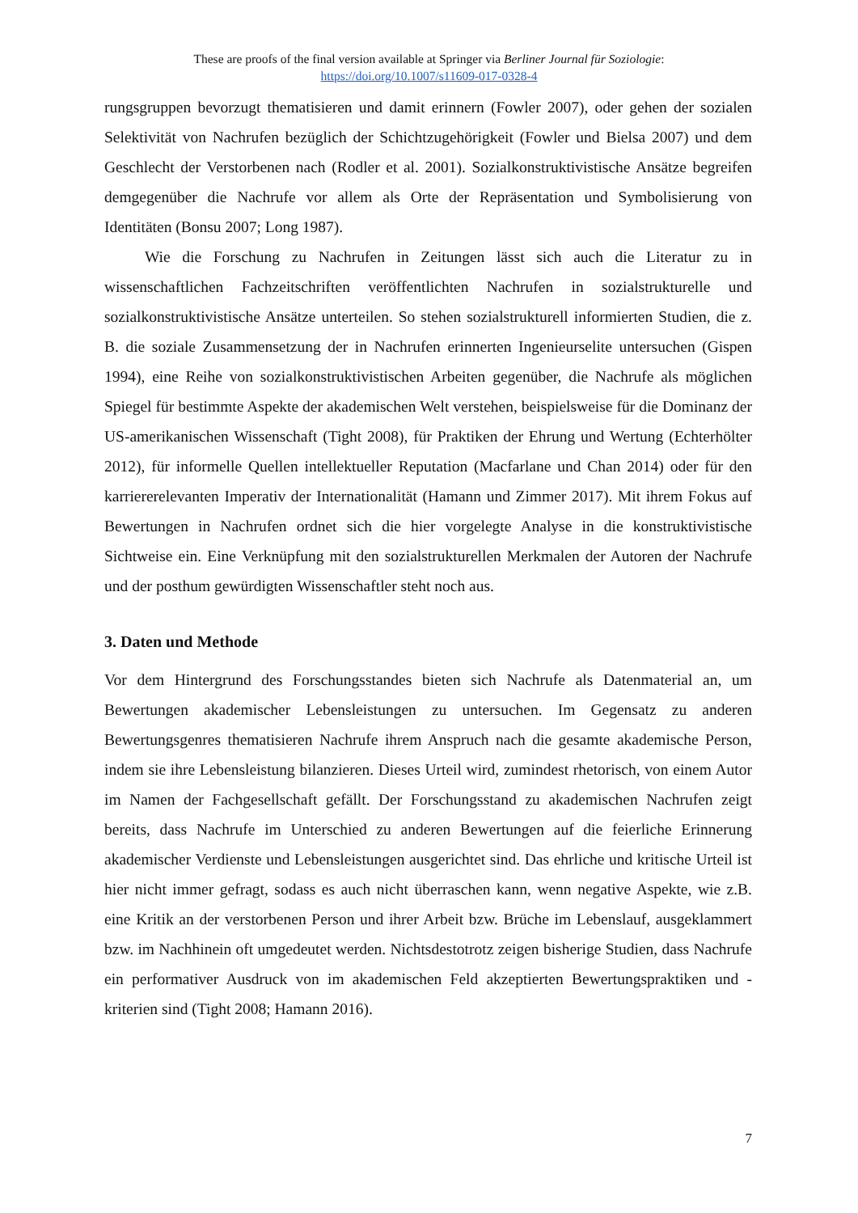These are proofs of the final version available at Springer via Berliner Journal für Soziologie:
https://doi.org/10.1007/s11609-017-0328-4
rungsgruppen bevorzugt thematisieren und damit erinnern (Fowler 2007), oder gehen der sozialen Selektivität von Nachrufen bezüglich der Schichtzugehörigkeit (Fowler und Bielsa 2007) und dem Geschlecht der Verstorbenen nach (Rodler et al. 2001). Sozialkonstruktivistische Ansätze begreifen demgegenüber die Nachrufe vor allem als Orte der Repräsentation und Symbolisierung von Identitäten (Bonsu 2007; Long 1987).
Wie die Forschung zu Nachrufen in Zeitungen lässt sich auch die Literatur zu in wissenschaftlichen Fachzeitschriften veröffentlichten Nachrufen in sozialstrukturelle und sozialkonstruktivistische Ansätze unterteilen. So stehen sozialstrukturell informierten Studien, die z. B. die soziale Zusammensetzung der in Nachrufen erinnerten Ingenieurselite untersuchen (Gispen 1994), eine Reihe von sozialkonstruktivistischen Arbeiten gegenüber, die Nachrufe als möglichen Spiegel für bestimmte Aspekte der akademischen Welt verstehen, beispielsweise für die Dominanz der US-amerikanischen Wissenschaft (Tight 2008), für Praktiken der Ehrung und Wertung (Echterhölter 2012), für informelle Quellen intellektueller Reputation (Macfarlane und Chan 2014) oder für den karriererelevanten Imperativ der Internationalität (Hamann und Zimmer 2017). Mit ihrem Fokus auf Bewertungen in Nachrufen ordnet sich die hier vorgelegte Analyse in die konstruktivistische Sichtweise ein. Eine Verknüpfung mit den sozialstrukturellen Merkmalen der Autoren der Nachrufe und der posthum gewürdigten Wissenschaftler steht noch aus.
3. Daten und Methode
Vor dem Hintergrund des Forschungsstandes bieten sich Nachrufe als Datenmaterial an, um Bewertungen akademischer Lebensleistungen zu untersuchen. Im Gegensatz zu anderen Bewertungsgenres thematisieren Nachrufe ihrem Anspruch nach die gesamte akademische Person, indem sie ihre Lebensleistung bilanzieren. Dieses Urteil wird, zumindest rhetorisch, von einem Autor im Namen der Fachgesellschaft gefällt. Der Forschungsstand zu akademischen Nachrufen zeigt bereits, dass Nachrufe im Unterschied zu anderen Bewertungen auf die feierliche Erinnerung akademischer Verdienste und Lebensleistungen ausgerichtet sind. Das ehrliche und kritische Urteil ist hier nicht immer gefragt, sodass es auch nicht überraschen kann, wenn negative Aspekte, wie z.B. eine Kritik an der verstorbenen Person und ihrer Arbeit bzw. Brüche im Lebenslauf, ausgeklammert bzw. im Nachhinein oft umgedeutet werden. Nichtsdestotrotz zeigen bisherige Studien, dass Nachrufe ein performativer Ausdruck von im akademischen Feld akzeptierten Bewertungspraktiken und -kriterien sind (Tight 2008; Hamann 2016).
7